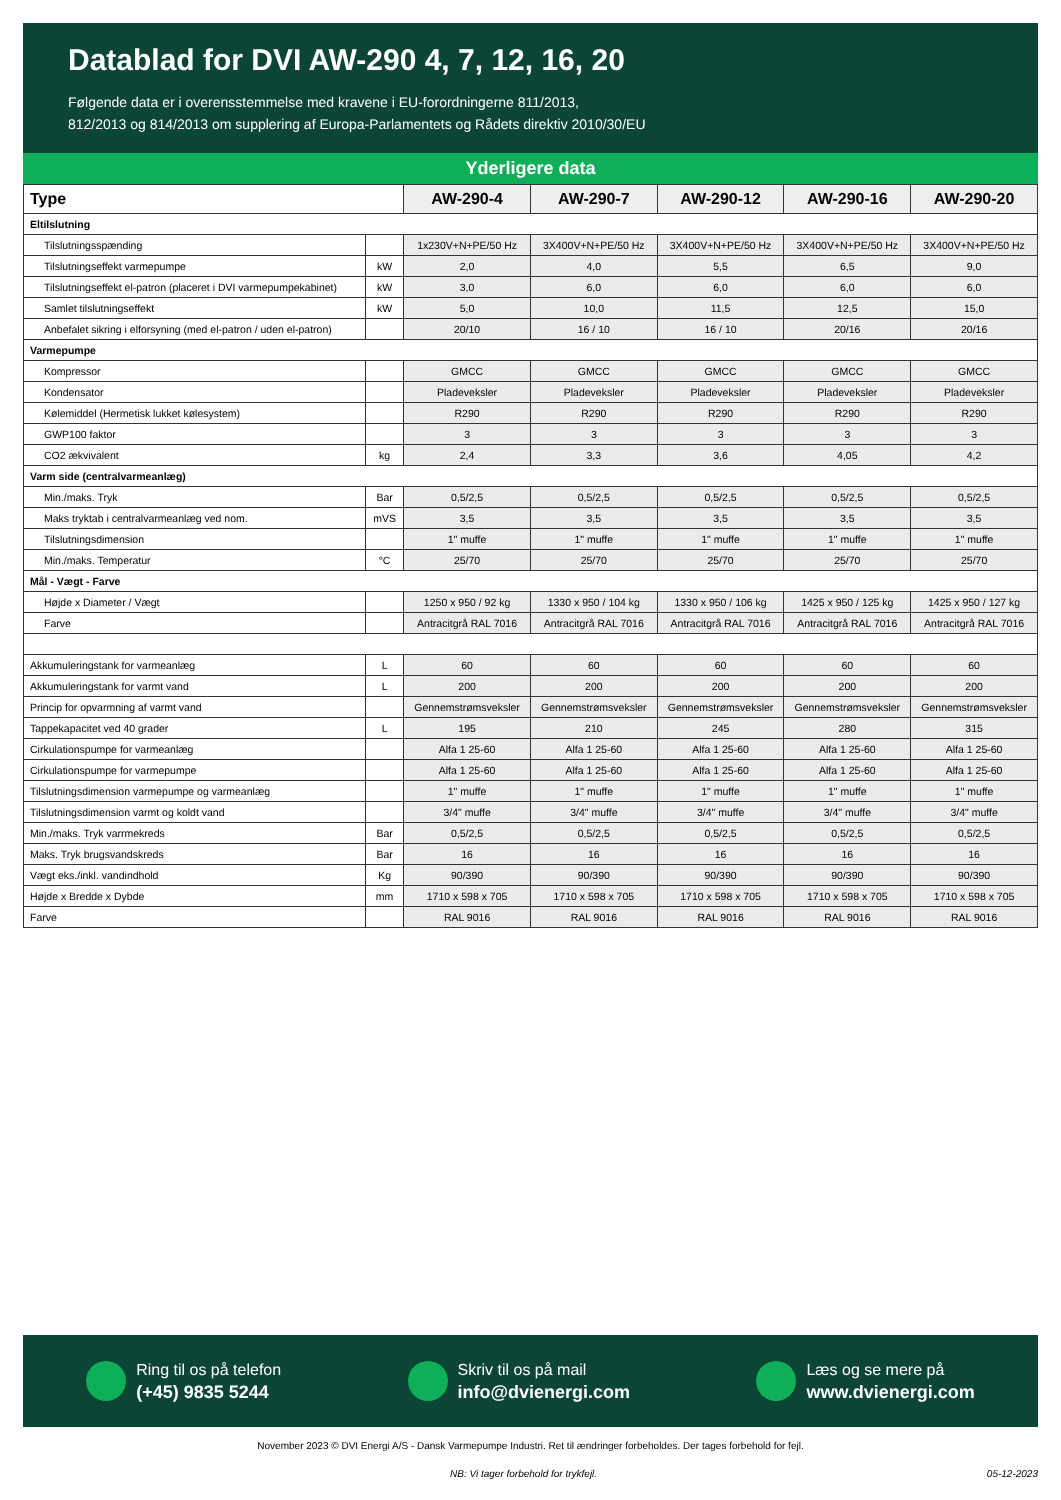Datablad for DVI AW-290 4, 7, 12, 16, 20
Følgende data er i overensstemmelse med kravene i EU-forordningerne 811/2013,
812/2013 og 814/2013 om supplering af Europa-Parlamentets og Rådets direktiv 2010/30/EU
Yderligere data
| Type | | AW-290-4 | AW-290-7 | AW-290-12 | AW-290-16 | AW-290-20 |
| --- | --- | --- | --- | --- | --- | --- |
| Eltilslutning | | | | | | |
| Tilslutningsspænding | | 1x230V+N+PE/50 Hz | 3X400V+N+PE/50 Hz | 3X400V+N+PE/50 Hz | 3X400V+N+PE/50 Hz | 3X400V+N+PE/50 Hz |
| Tilslutningseffekt varmepumpe | kW | 2,0 | 4,0 | 5,5 | 6,5 | 9,0 |
| Tilslutningseffekt el-patron (placeret i DVI varmepumpekabinet) | kW | 3,0 | 6,0 | 6,0 | 6,0 | 6,0 |
| Samlet tilslutningseffekt | kW | 5,0 | 10,0 | 11,5 | 12,5 | 15,0 |
| Anbefalet sikring i elforsyning (med el-patron / uden el-patron) | | 20/10 | 16 / 10 | 16 / 10 | 20/16 | 20/16 |
| Varmepumpe | | | | | | |
| Kompressor | | GMCC | GMCC | GMCC | GMCC | GMCC |
| Kondensator | | Pladeveksler | Pladeveksler | Pladeveksler | Pladeveksler | Pladeveksler |
| Kølemiddel (Hermetisk lukket kølesystem) | | R290 | R290 | R290 | R290 | R290 |
| GWP100 faktor | | 3 | 3 | 3 | 3 | 3 |
| CO2 ækvivalent | kg | 2,4 | 3,3 | 3,6 | 4,05 | 4,2 |
| Varm side (centralvarmeanlæg) | | | | | | |
| Min./maks. Tryk | Bar | 0,5/2,5 | 0,5/2,5 | 0,5/2,5 | 0,5/2,5 | 0,5/2,5 |
| Maks tryktab i centralvarmeanlæg ved nom. | mVS | 3,5 | 3,5 | 3,5 | 3,5 | 3,5 |
| Tilslutningsdimension | | 1" muffe | 1" muffe | 1" muffe | 1" muffe | 1" muffe |
| Min./maks. Temperatur | °C | 25/70 | 25/70 | 25/70 | 25/70 | 25/70 |
| Mål - Vægt - Farve | | | | | | |
| Højde x Diameter / Vægt | | 1250 x 950 / 92 kg | 1330 x 950 / 104 kg | 1330 x 950 / 106 kg | 1425 x 950 / 125 kg | 1425 x 950 / 127 kg |
| Farve | | Antracitgrå RAL 7016 | Antracitgrå RAL 7016 | Antracitgrå RAL 7016 | Antracitgrå RAL 7016 | Antracitgrå RAL 7016 |
| Akkumuleringstank for varmeanlæg | L | 60 | 60 | 60 | 60 | 60 |
| Akkumuleringstank for varmt vand | L | 200 | 200 | 200 | 200 | 200 |
| Princip for opvarmning af varmt vand | | Gennemstrømsveksler | Gennemstrømsveksler | Gennemstrømsveksler | Gennemstrømsveksler | Gennemstrømsveksler |
| Tappekapacitet ved 40 grader | L | 195 | 210 | 245 | 280 | 315 |
| Cirkulationspumpe for varmeanlæg | | Alfa 1 25-60 | Alfa 1 25-60 | Alfa 1 25-60 | Alfa 1 25-60 | Alfa 1 25-60 |
| Cirkulationspumpe for varmepumpe | | Alfa 1 25-60 | Alfa 1 25-60 | Alfa 1 25-60 | Alfa 1 25-60 | Alfa 1 25-60 |
| Tilslutningsdimension varmepumpe og varmeanlæg | | 1" muffe | 1" muffe | 1" muffe | 1" muffe | 1" muffe |
| Tilslutningsdimension varmt og koldt vand | | 3/4" muffe | 3/4" muffe | 3/4" muffe | 3/4" muffe | 3/4" muffe |
| Min./maks. Tryk varrmekreds | Bar | 0,5/2,5 | 0,5/2,5 | 0,5/2,5 | 0,5/2,5 | 0,5/2,5 |
| Maks. Tryk brugsvandskreds | Bar | 16 | 16 | 16 | 16 | 16 |
| Vægt eks./inkl. vandindhold | Kg | 90/390 | 90/390 | 90/390 | 90/390 | 90/390 |
| Højde x Bredde x Dybde | mm | 1710 x 598 x 705 | 1710 x 598 x 705 | 1710 x 598 x 705 | 1710 x 598 x 705 | 1710 x 598 x 705 |
| Farve | | RAL 9016 | RAL 9016 | RAL 9016 | RAL 9016 | RAL 9016 |
Ring til os på telefon
(+45) 9835 5244
Skriv til os på mail
info@dvienergi.com
Læs og se mere på
www.dvienergi.com
November 2023 © DVI Energi A/S - Dansk Varmepumpe Industri. Ret til ændringer forbeholdes. Der tages forbehold for fejl.
NB: Vi tager forbehold for trykfejl. 05-12-2023